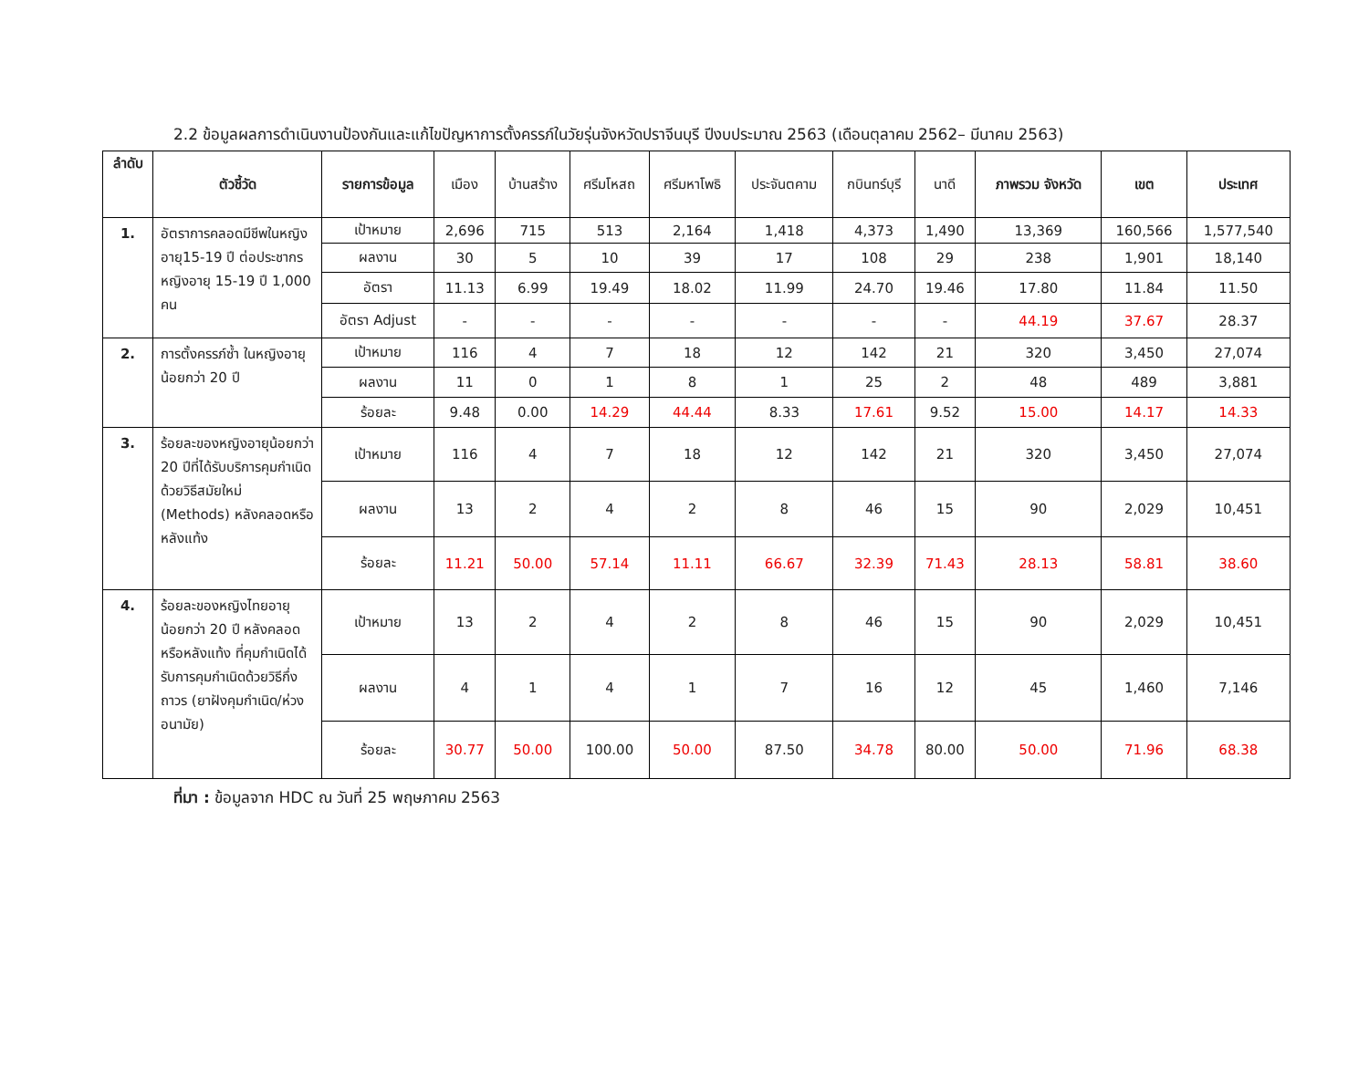2.2 ข้อมูลผลการดำเนินงานป้องกันและแก้ไขปัญหาการตั้งครรภ์ในวัยรุ่นจังหวัดปราจีนบุรี ปีงบประมาณ 2563 (เดือนตุลาคม 2562– มีนาคม 2563)
| ลำดับ | ตัวชี้วัด | รายการข้อมูล | เมือง | บ้านสร้าง | ศรีมโหสถ | ศรีมหาโพธิ | ประจันตคาม | กบินทร์บุรี | นาดี | ภาพรวม จังหวัด | เขต | ประเทศ |
| --- | --- | --- | --- | --- | --- | --- | --- | --- | --- | --- | --- | --- |
| 1. | อัตราการคลอดมีชีพในหญิงอายุ15-19 ปี ต่อประชากรหญิงอายุ 15-19 ปี 1,000 คน | เป้าหมาย | 2,696 | 715 | 513 | 2,164 | 1,418 | 4,373 | 1,490 | 13,369 | 160,566 | 1,577,540 |
| | | ผลงาน | 30 | 5 | 10 | 39 | 17 | 108 | 29 | 238 | 1,901 | 18,140 |
| | | อัตรา | 11.13 | 6.99 | 19.49 | 18.02 | 11.99 | 24.70 | 19.46 | 17.80 | 11.84 | 11.50 |
| | | อัตรา Adjust | - | - | - | - | - | - | - | 44.19 | 37.67 | 28.37 |
| 2. | การตั้งครรภ์ซ้ำ ในหญิงอายุน้อยกว่า 20 ปี | เป้าหมาย | 116 | 4 | 7 | 18 | 12 | 142 | 21 | 320 | 3,450 | 27,074 |
| | | ผลงาน | 11 | 0 | 1 | 8 | 1 | 25 | 2 | 48 | 489 | 3,881 |
| | | ร้อยละ | 9.48 | 0.00 | 14.29 | 44.44 | 8.33 | 17.61 | 9.52 | 15.00 | 14.17 | 14.33 |
| 3. | ร้อยละของหญิงอายุน้อยกว่า 20 ปีที่ได้รับบริการคุมกำเนิดด้วยวิธีสมัยใหม่ (Methods) หลังคลอดหรือหลังแท้ง | เป้าหมาย | 116 | 4 | 7 | 18 | 12 | 142 | 21 | 320 | 3,450 | 27,074 |
| | | ผลงาน | 13 | 2 | 4 | 2 | 8 | 46 | 15 | 90 | 2,029 | 10,451 |
| | | ร้อยละ | 11.21 | 50.00 | 57.14 | 11.11 | 66.67 | 32.39 | 71.43 | 28.13 | 58.81 | 38.60 |
| 4. | ร้อยละของหญิงไทยอายุน้อยกว่า 20 ปี หลังคลอดหรือหลังแท้ง ที่คุมกำเนิดได้รับการคุมกำเนิดด้วยวิธีกึ่งถาวร (ยาฝังคุมกำเนิด/ห่วงอนามัย) | เป้าหมาย | 13 | 2 | 4 | 2 | 8 | 46 | 15 | 90 | 2,029 | 10,451 |
| | | ผลงาน | 4 | 1 | 4 | 1 | 7 | 16 | 12 | 45 | 1,460 | 7,146 |
| | | ร้อยละ | 30.77 | 50.00 | 100.00 | 50.00 | 87.50 | 34.78 | 80.00 | 50.00 | 71.96 | 68.38 |
ที่มา : ข้อมูลจาก HDC ณ วันที่ 25 พฤษภาคม 2563